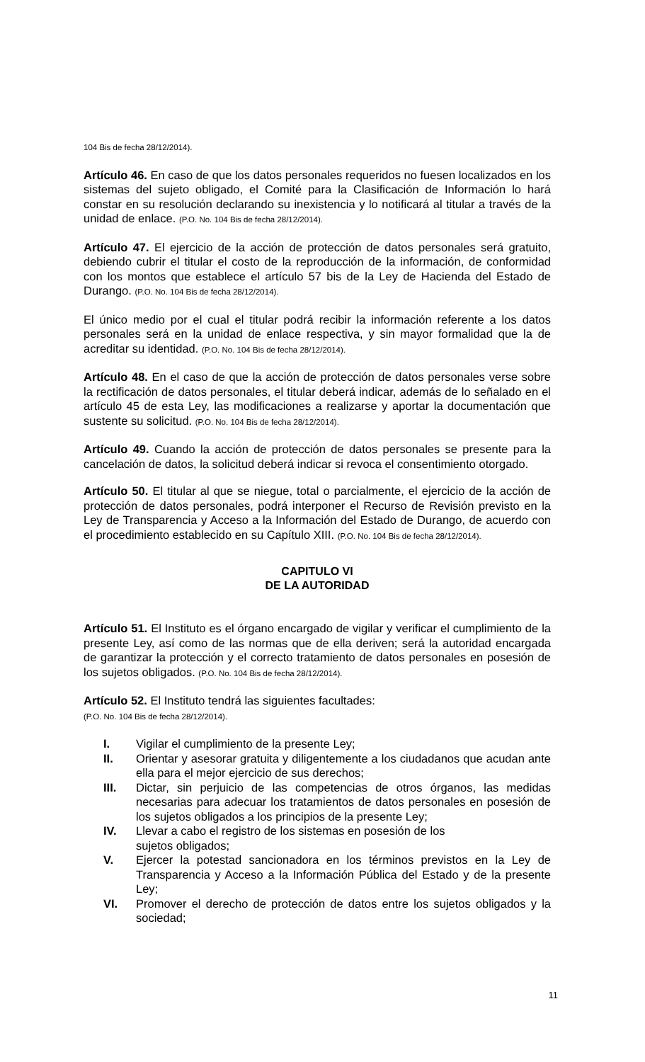104 Bis de fecha 28/12/2014).
Artículo 46. En caso de que los datos personales requeridos no fuesen localizados en los sistemas del sujeto obligado, el Comité para la Clasificación de Información lo hará constar en su resolución declarando su inexistencia y lo notificará al titular a través de la unidad de enlace. (P.O. No. 104 Bis de fecha 28/12/2014).
Artículo 47. El ejercicio de la acción de protección de datos personales será gratuito, debiendo cubrir el titular el costo de la reproducción de la información, de conformidad con los montos que establece el artículo 57 bis de la Ley de Hacienda del Estado de Durango. (P.O. No. 104 Bis de fecha 28/12/2014).
El único medio por el cual el titular podrá recibir la información referente a los datos personales será en la unidad de enlace respectiva, y sin mayor formalidad que la de acreditar su identidad. (P.O. No. 104 Bis de fecha 28/12/2014).
Artículo 48. En el caso de que la acción de protección de datos personales verse sobre la rectificación de datos personales, el titular deberá indicar, además de lo señalado en el artículo 45 de esta Ley, las modificaciones a realizarse y aportar la documentación que sustente su solicitud. (P.O. No. 104 Bis de fecha 28/12/2014).
Artículo 49. Cuando la acción de protección de datos personales se presente para la cancelación de datos, la solicitud deberá indicar si revoca el consentimiento otorgado.
Artículo 50. El titular al que se niegue, total o parcialmente, el ejercicio de la acción de protección de datos personales, podrá interponer el Recurso de Revisión previsto en la Ley de Transparencia y Acceso a la Información del Estado de Durango, de acuerdo con el procedimiento establecido en su Capítulo XIII. (P.O. No. 104 Bis de fecha 28/12/2014).
CAPITULO VI
DE LA AUTORIDAD
Artículo 51. El Instituto es el órgano encargado de vigilar y verificar el cumplimiento de la presente Ley, así como de las normas que de ella deriven; será la autoridad encargada de garantizar la protección y el correcto tratamiento de datos personales en posesión de los sujetos obligados. (P.O. No. 104 Bis de fecha 28/12/2014).
Artículo 52. El Instituto tendrá las siguientes facultades:
(P.O. No. 104 Bis de fecha 28/12/2014).
I. Vigilar el cumplimiento de la presente Ley;
II. Orientar y asesorar gratuita y diligentemente a los ciudadanos que acudan ante ella para el mejor ejercicio de sus derechos;
III. Dictar, sin perjuicio de las competencias de otros órganos, las medidas necesarias para adecuar los tratamientos de datos personales en posesión de los sujetos obligados a los principios de la presente Ley;
IV. Llevar a cabo el registro de los sistemas en posesión de los
sujetos obligados;
V. Ejercer la potestad sancionadora en los términos previstos en la Ley de Transparencia y Acceso a la Información Pública del Estado y de la presente Ley;
VI. Promover el derecho de protección de datos entre los sujetos obligados y la sociedad;
11